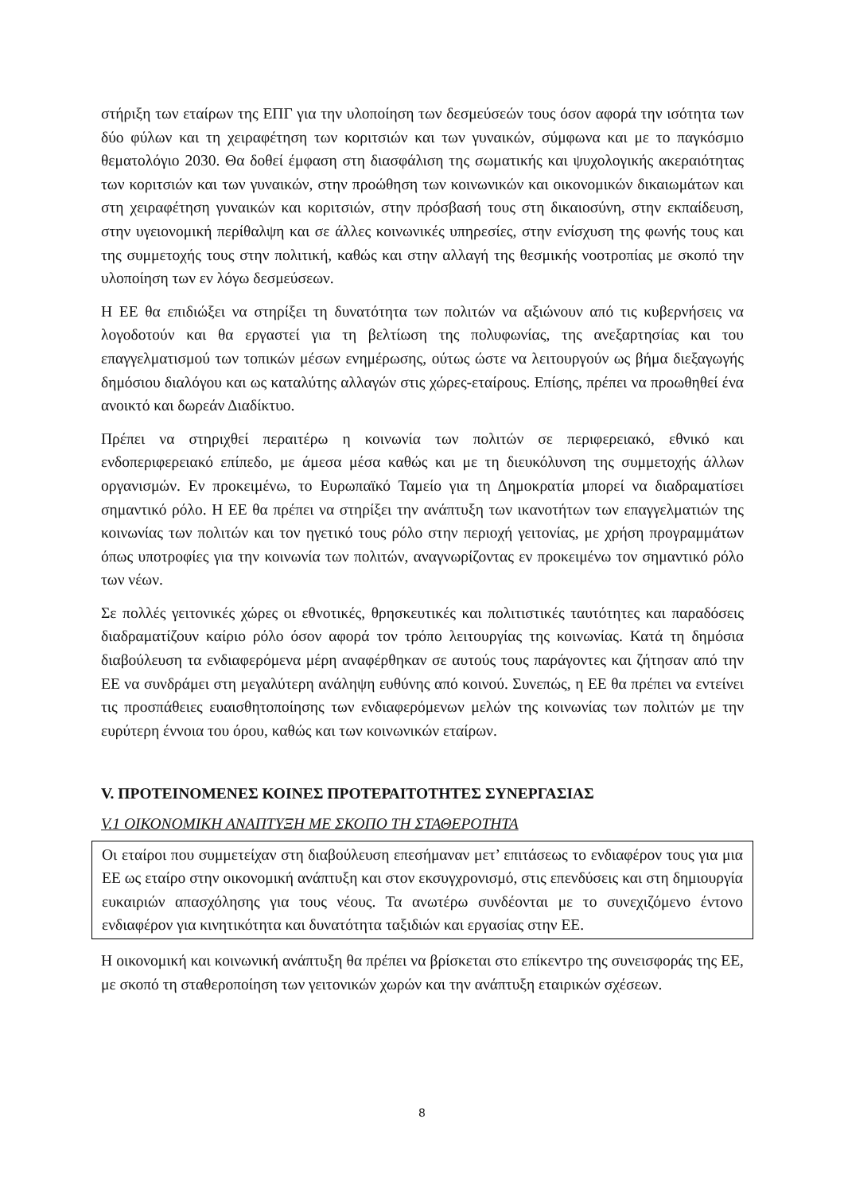στήριξη των εταίρων της ΕΠΓ για την υλοποίηση των δεσμεύσεών τους όσον αφορά την ισότητα των δύο φύλων και τη χειραφέτηση των κοριτσιών και των γυναικών, σύμφωνα και με το παγκόσμιο θεματολόγιο 2030. Θα δοθεί έμφαση στη διασφάλιση της σωματικής και ψυχολογικής ακεραιότητας των κοριτσιών και των γυναικών, στην προώθηση των κοινωνικών και οικονομικών δικαιωμάτων και στη χειραφέτηση γυναικών και κοριτσιών, στην πρόσβασή τους στη δικαιοσύνη, στην εκπαίδευση, στην υγειονομική περίθαλψη και σε άλλες κοινωνικές υπηρεσίες, στην ενίσχυση της φωνής τους και της συμμετοχής τους στην πολιτική, καθώς και στην αλλαγή της θεσμικής νοοτροπίας με σκοπό την υλοποίηση των εν λόγω δεσμεύσεων.
Η ΕΕ θα επιδιώξει να στηρίξει τη δυνατότητα των πολιτών να αξιώνουν από τις κυβερνήσεις να λογοδοτούν και θα εργαστεί για τη βελτίωση της πολυφωνίας, της ανεξαρτησίας και του επαγγελματισμού των τοπικών μέσων ενημέρωσης, ούτως ώστε να λειτουργούν ως βήμα διεξαγωγής δημόσιου διαλόγου και ως καταλύτης αλλαγών στις χώρες-εταίρους. Επίσης, πρέπει να προωθηθεί ένα ανοικτό και δωρεάν Διαδίκτυο.
Πρέπει να στηριχθεί περαιτέρω η κοινωνία των πολιτών σε περιφερειακό, εθνικό και ενδοπεριφερειακό επίπεδο, με άμεσα μέσα καθώς και με τη διευκόλυνση της συμμετοχής άλλων οργανισμών. Εν προκειμένω, το Ευρωπαϊκό Ταμείο για τη Δημοκρατία μπορεί να διαδραματίσει σημαντικό ρόλο. Η ΕΕ θα πρέπει να στηρίξει την ανάπτυξη των ικανοτήτων των επαγγελματιών της κοινωνίας των πολιτών και τον ηγετικό τους ρόλο στην περιοχή γειτονίας, με χρήση προγραμμάτων όπως υποτροφίες για την κοινωνία των πολιτών, αναγνωρίζοντας εν προκειμένω τον σημαντικό ρόλο των νέων.
Σε πολλές γειτονικές χώρες οι εθνοτικές, θρησκευτικές και πολιτιστικές ταυτότητες και παραδόσεις διαδραματίζουν καίριο ρόλο όσον αφορά τον τρόπο λειτουργίας της κοινωνίας. Κατά τη δημόσια διαβούλευση τα ενδιαφερόμενα μέρη αναφέρθηκαν σε αυτούς τους παράγοντες και ζήτησαν από την ΕΕ να συνδράμει στη μεγαλύτερη ανάληψη ευθύνης από κοινού. Συνεπώς, η ΕΕ θα πρέπει να εντείνει τις προσπάθειες ευαισθητοποίησης των ενδιαφερόμενων μελών της κοινωνίας των πολιτών με την ευρύτερη έννοια του όρου, καθώς και των κοινωνικών εταίρων.
V. ΠΡΟΤΕΙΝΟΜΕΝΕΣ ΚΟΙΝΕΣ ΠΡΟΤΕΡΑΙΤΟΤΗΤΕΣ ΣΥΝΕΡΓΑΣΙΑΣ
V.1 ΟΙΚΟΝΟΜΙΚΗ ΑΝΑΠΤΥΞΗ ΜΕ ΣΚΟΠΟ ΤΗ ΣΤΑΘΕΡΟΤΗΤΑ
Οι εταίροι που συμμετείχαν στη διαβούλευση επεσήμαναν μετ’ επιτάσεως το ενδιαφέρον τους για μια ΕΕ ως εταίρο στην οικονομική ανάπτυξη και στον εκσυγχρονισμό, στις επενδύσεις και στη δημιουργία ευκαιριών απασχόλησης για τους νέους. Τα ανωτέρω συνδέονται με το συνεχιζόμενο έντονο ενδιαφέρον για κινητικότητα και δυνατότητα ταξιδιών και εργασίας στην ΕΕ.
Η οικονομική και κοινωνική ανάπτυξη θα πρέπει να βρίσκεται στο επίκεντρο της συνεισφοράς της ΕΕ, με σκοπό τη σταθεροποίηση των γειτονικών χωρών και την ανάπτυξη εταιρικών σχέσεων.
8